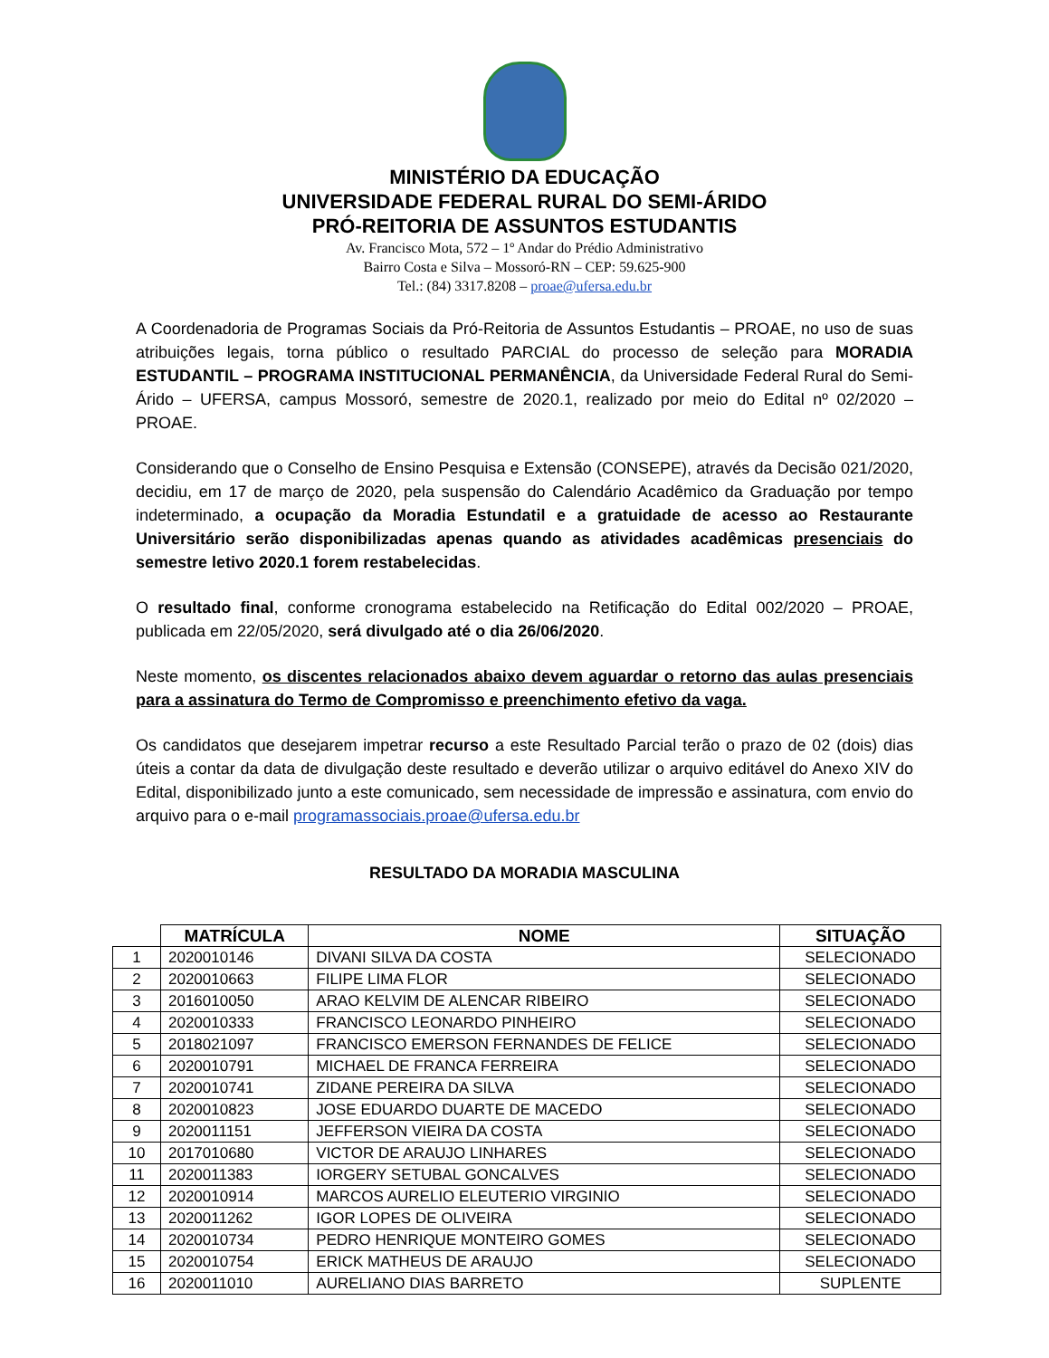MINISTÉRIO DA EDUCAÇÃO
UNIVERSIDADE FEDERAL RURAL DO SEMI-ÁRIDO
PRÓ-REITORIA DE ASSUNTOS ESTUDANTIS
Av. Francisco Mota, 572 – 1º Andar do Prédio Administrativo
Bairro Costa e Silva – Mossoró-RN – CEP: 59.625-900
Tel.: (84) 3317.8208 – proae@ufersa.edu.br
A Coordenadoria de Programas Sociais da Pró-Reitoria de Assuntos Estudantis – PROAE, no uso de suas atribuições legais, torna público o resultado PARCIAL do processo de seleção para MORADIA ESTUDANTIL – PROGRAMA INSTITUCIONAL PERMANÊNCIA, da Universidade Federal Rural do Semi-Árido – UFERSA, campus Mossoró, semestre de 2020.1, realizado por meio do Edital nº 02/2020 – PROAE.
Considerando que o Conselho de Ensino Pesquisa e Extensão (CONSEPE), através da Decisão 021/2020, decidiu, em 17 de março de 2020, pela suspensão do Calendário Acadêmico da Graduação por tempo indeterminado, a ocupação da Moradia Estundatil e a gratuidade de acesso ao Restaurante Universitário serão disponibilizadas apenas quando as atividades acadêmicas presenciais do semestre letivo 2020.1 forem restabelecidas.
O resultado final, conforme cronograma estabelecido na Retificação do Edital 002/2020 – PROAE, publicada em 22/05/2020, será divulgado até o dia 26/06/2020.
Neste momento, os discentes relacionados abaixo devem aguardar o retorno das aulas presenciais para a assinatura do Termo de Compromisso e preenchimento efetivo da vaga.
Os candidatos que desejarem impetrar recurso a este Resultado Parcial terão o prazo de 02 (dois) dias úteis a contar da data de divulgação deste resultado e deverão utilizar o arquivo editável do Anexo XIV do Edital, disponibilizado junto a este comunicado, sem necessidade de impressão e assinatura, com envio do arquivo para o e-mail programassociais.proae@ufersa.edu.br
RESULTADO DA MORADIA MASCULINA
| | MATRÍCULA | NOME | SITUAÇÃO |
| --- | --- | --- | --- |
| 1 | 2020010146 | DIVANI SILVA DA COSTA | SELECIONADO |
| 2 | 2020010663 | FILIPE LIMA FLOR | SELECIONADO |
| 3 | 2016010050 | ARAO KELVIM DE ALENCAR RIBEIRO | SELECIONADO |
| 4 | 2020010333 | FRANCISCO LEONARDO PINHEIRO | SELECIONADO |
| 5 | 2018021097 | FRANCISCO EMERSON FERNANDES DE FELICE | SELECIONADO |
| 6 | 2020010791 | MICHAEL DE FRANCA FERREIRA | SELECIONADO |
| 7 | 2020010741 | ZIDANE PEREIRA DA SILVA | SELECIONADO |
| 8 | 2020010823 | JOSE EDUARDO DUARTE DE MACEDO | SELECIONADO |
| 9 | 2020011151 | JEFFERSON VIEIRA DA COSTA | SELECIONADO |
| 10 | 2017010680 | VICTOR DE ARAUJO LINHARES | SELECIONADO |
| 11 | 2020011383 | IORGERY SETUBAL GONCALVES | SELECIONADO |
| 12 | 2020010914 | MARCOS AURELIO ELEUTERIO VIRGINIO | SELECIONADO |
| 13 | 2020011262 | IGOR LOPES DE OLIVEIRA | SELECIONADO |
| 14 | 2020010734 | PEDRO HENRIQUE MONTEIRO GOMES | SELECIONADO |
| 15 | 2020010754 | ERICK MATHEUS DE ARAUJO | SELECIONADO |
| 16 | 2020011010 | AURELIANO DIAS BARRETO | SUPLENTE |